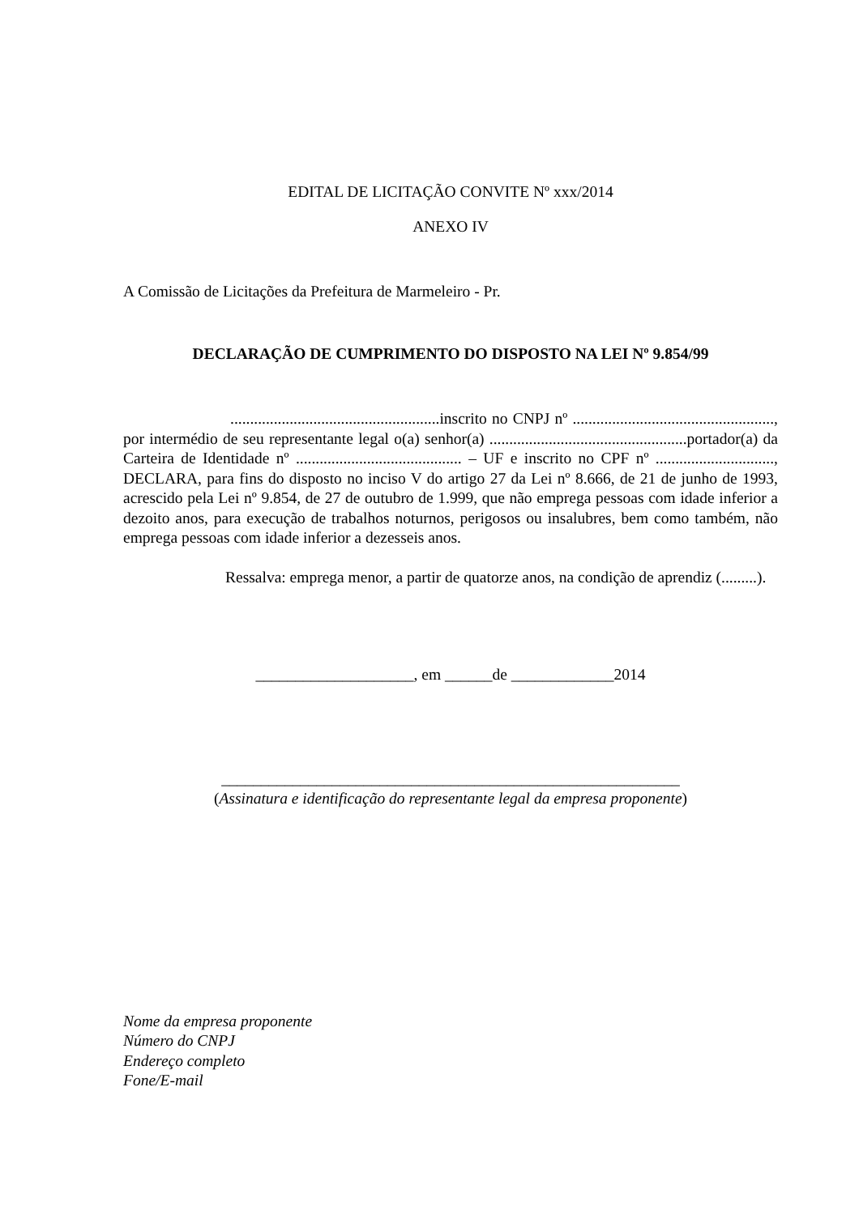EDITAL DE LICITAÇÃO CONVITE Nº xxx/2014
ANEXO IV
A Comissão de Licitações da Prefeitura de Marmeleiro - Pr.
DECLARAÇÃO DE CUMPRIMENTO DO DISPOSTO NA LEI Nº 9.854/99
.....................................................inscrito no CNPJ nº ..................................................., por intermédio de seu representante legal o(a) senhor(a) ..................................................portador(a) da Carteira de Identidade nº .......................................... – UF e inscrito no CPF nº .............................., DECLARA, para fins do disposto no inciso V do artigo 27 da Lei nº 8.666, de 21 de junho de 1993, acrescido pela Lei nº 9.854, de 27 de outubro de 1.999, que não emprega pessoas com idade inferior a dezoito anos, para execução de trabalhos noturnos, perigosos ou insalubres, bem como também, não emprega pessoas com idade inferior a dezesseis anos.
Ressalva: emprega menor, a partir de quatorze anos, na condição de aprendiz (.........).
____________________, em ______de _____________2014
__________________________________________________________
(Assinatura e identificação do representante legal da empresa proponente)
Nome da empresa proponente
Número do CNPJ
Endereço completo
Fone/E-mail